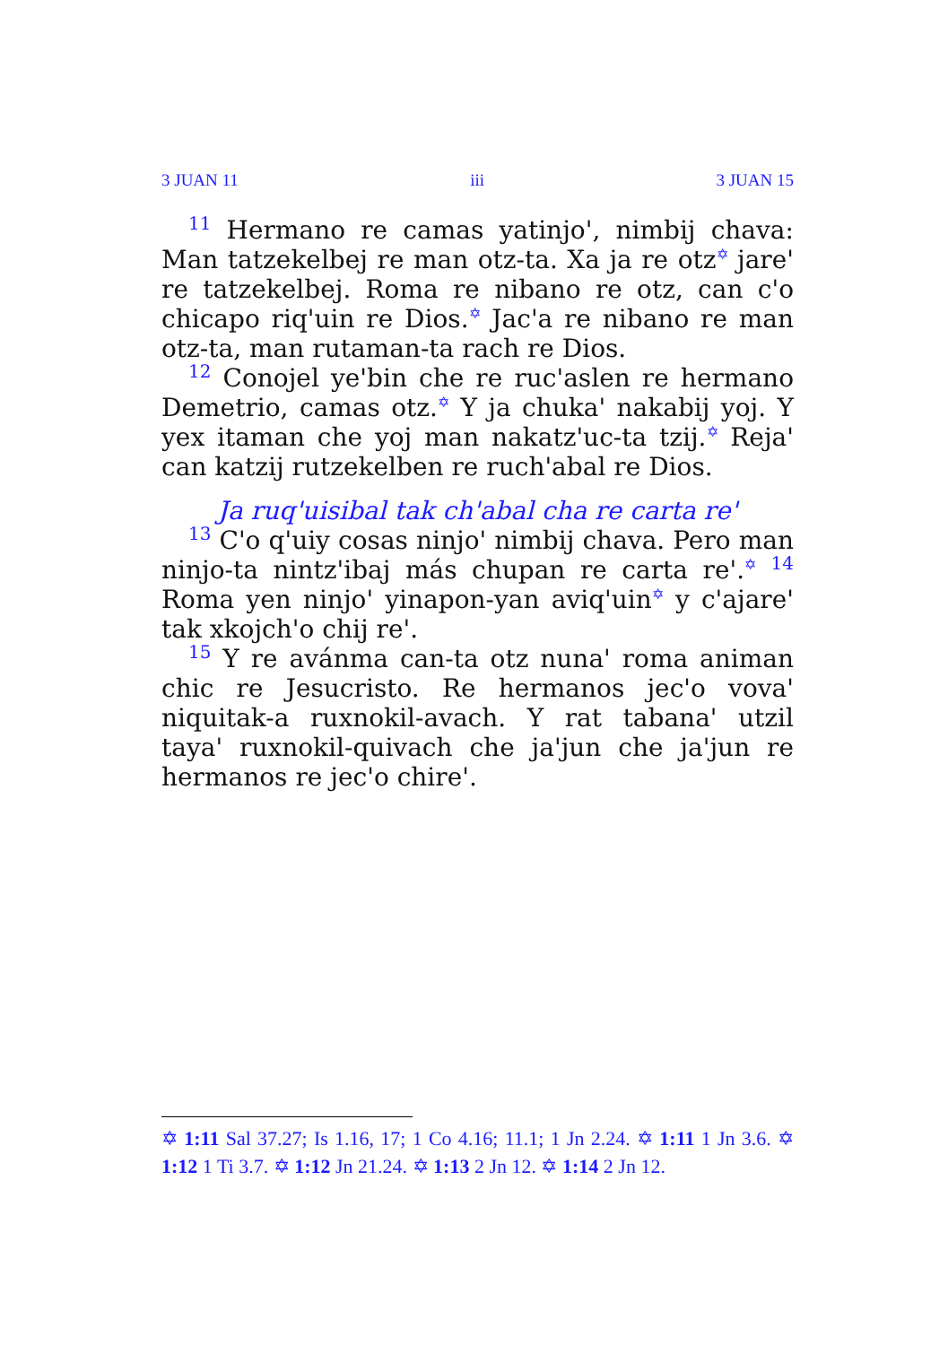3 JUAN 11 iii 3 JUAN 15
11 Hermano re camas yatinjo', nimbij chava: Man tatzekelbej re man otz-ta. Xa ja re otz✡ jare' re tatzekelbej. Roma re nibano re otz, can c'o chicapo riq'uin re Dios.✡ Jac'a re nibano re man otz-ta, man rutaman-ta rach re Dios.
12 Conojel ye'bin che re ruc'aslen re hermano Demetrio, camas otz.✡ Y ja chuka' nakabij yoj. Y yex itaman che yoj man nakatz'uc-ta tzij.✡ Reja' can katzij rutzekelben re ruch'abal re Dios.
Ja ruq'uisibal tak ch'abal cha re carta re'
13 C'o q'uiy cosas ninjo' nimbij chava. Pero man ninjo-ta nintz'ibaj más chupan re carta re'.✡ 14 Roma yen ninjo' yinapon-yan aviq'uin✡ y c'ajare' tak xkojch'o chij re'.
15 Y re avánma can-ta otz nuna' roma animan chic re Jesucristo. Re hermanos jec'o vova' niquitak-a ruxnokil-avach. Y rat tabana' utzil taya' ruxnokil-quivach che ja'jun che ja'jun re hermanos re jec'o chire'.
✡ 1:11 Sal 37.27; Is 1.16, 17; 1 Co 4.16; 11.1; 1 Jn 2.24. ✡ 1:11 1 Jn 3.6. ✡ 1:12 1 Ti 3.7. ✡ 1:12 Jn 21.24. ✡ 1:13 2 Jn 12. ✡ 1:14 2 Jn 12.